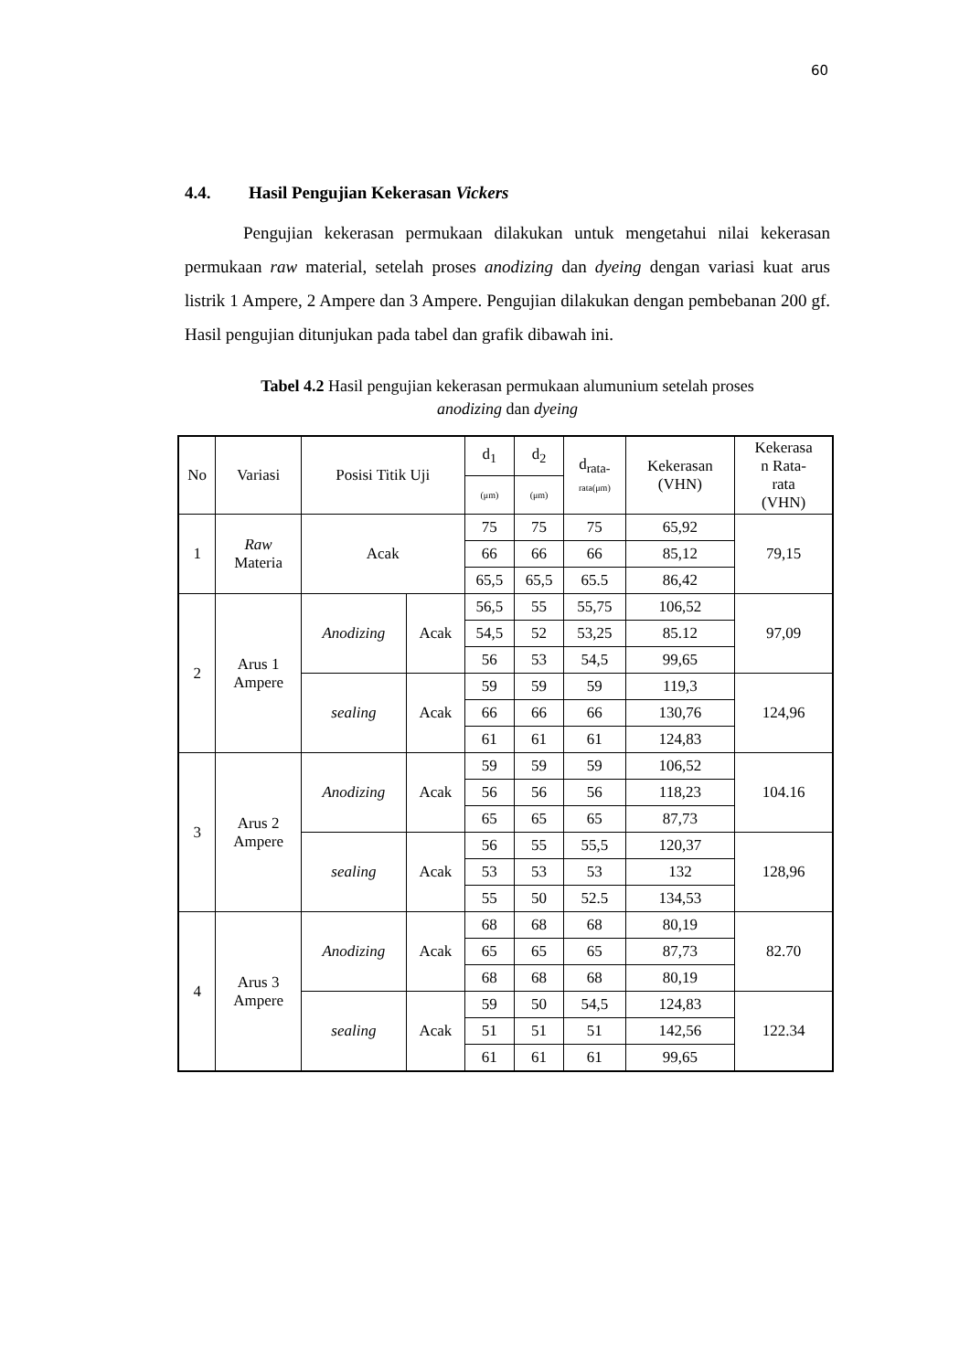60
4.4. Hasil Pengujian Kekerasan Vickers
Pengujian kekerasan permukaan dilakukan untuk mengetahui nilai kekerasan permukaan raw material, setelah proses anodizing dan dyeing dengan variasi kuat arus listrik 1 Ampere, 2 Ampere dan 3 Ampere. Pengujian dilakukan dengan pembebanan 200 gf. Hasil pengujian ditunjukan pada tabel dan grafik dibawah ini.
Tabel 4.2 Hasil pengujian kekerasan permukaan alumunium setelah proses
anodizing dan dyeing
| No | Variasi | Posisi Titik Uji | | d<sub>1</sub> | d<sub>2</sub> | d<sub>rata-</sub> rata(μm) | Kekerasan (VHN) | Kekerasa n Rata- rata (VHN) |
| --- | --- | --- | --- | --- | --- | --- | --- | --- |
| | | | | (μm) | (μm) | | | |
| 1 | Raw Materia | Acak | | 75 | 75 | 75 | 65,92 | 79,15 |
| | | | | 66 | 66 | 66 | 85,12 | |
| | | | | 65,5 | 65,5 | 65.5 | 86,42 | |
| 2 | Arus 1 Ampere | Anodizing | Acak | 56,5 | 55 | 55,75 | 106,52 | 97,09 |
| | | | | 54,5 | 52 | 53,25 | 85.12 | |
| | | | | 56 | 53 | 54,5 | 99,65 | |
| | | sealing | Acak | 59 | 59 | 59 | 119,3 | 124,96 |
| | | | | 66 | 66 | 66 | 130,76 | |
| | | | | 61 | 61 | 61 | 124,83 | |
| 3 | Arus 2 Ampere | Anodizing | Acak | 59 | 59 | 59 | 106,52 | 104.16 |
| | | | | 56 | 56 | 56 | 118,23 | |
| | | | | 65 | 65 | 65 | 87,73 | |
| | | sealing | Acak | 56 | 55 | 55,5 | 120,37 | 128,96 |
| | | | | 53 | 53 | 53 | 132 | |
| | | | | 55 | 50 | 52.5 | 134,53 | |
| 4 | Arus 3 Ampere | Anodizing | Acak | 68 | 68 | 68 | 80,19 | 82.70 |
| | | | | 65 | 65 | 65 | 87,73 | |
| | | | | 68 | 68 | 68 | 80,19 | |
| | | sealing | Acak | 59 | 50 | 54,5 | 124,83 | 122.34 |
| | | | | 51 | 51 | 51 | 142,56 | |
| | | | | 61 | 61 | 61 | 99,65 | |